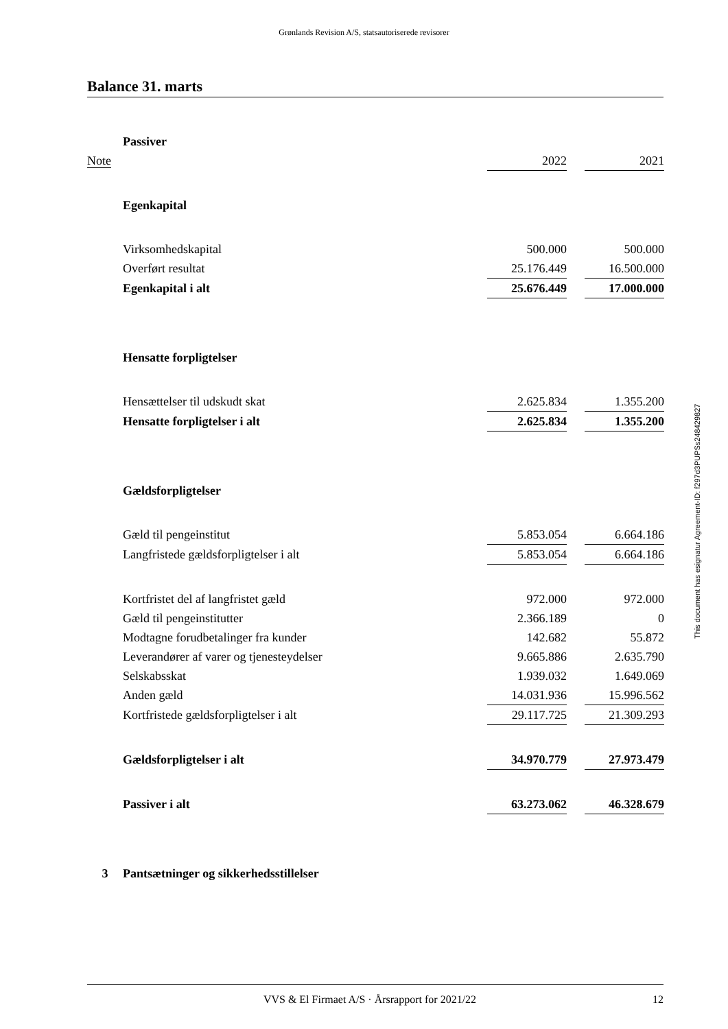Grønlands Revision A/S, statsautoriserede revisorer
Balance 31. marts
| | Passiver | | | |
| Note | | 2022 | | 2021 |
| | Egenkapital | | | |
| | Virksomhedskapital | 500.000 | | 500.000 |
| | Overført resultat | 25.176.449 | | 16.500.000 |
| | Egenkapital i alt | 25.676.449 | | 17.000.000 |
| | Hensatte forpligtelser | | | |
| | Hensættelser til udskudt skat | 2.625.834 | | 1.355.200 |
| | Hensatte forpligtelser i alt | 2.625.834 | | 1.355.200 |
| | Gældsforpligtelser | | | |
| | Gæld til pengeinstitut | 5.853.054 | | 6.664.186 |
| | Langfristede gældsforpligtelser i alt | 5.853.054 | | 6.664.186 |
| | Kortfristet del af langfristet gæld | 972.000 | | 972.000 |
| | Gæld til pengeinstitutter | 2.366.189 | | 0 |
| | Modtagne forudbetalinger fra kunder | 142.682 | | 55.872 |
| | Leverandører af varer og tjenesteydelser | 9.665.886 | | 2.635.790 |
| | Selskabsskat | 1.939.032 | | 1.649.069 |
| | Anden gæld | 14.031.936 | | 15.996.562 |
| | Kortfristede gældsforpligtelser i alt | 29.117.725 | | 21.309.293 |
| | Gældsforpligtelser i alt | 34.970.779 | | 27.973.479 |
| | Passiver i alt | 63.273.062 | | 46.328.679 |
| 3 | Pantsætninger og sikkerhedsstillelser | | | |
This document has esignatur Agreement-ID: f297d3PUPSs248429827
VVS & El Firmaet A/S · Årsrapport for 2021/22 12